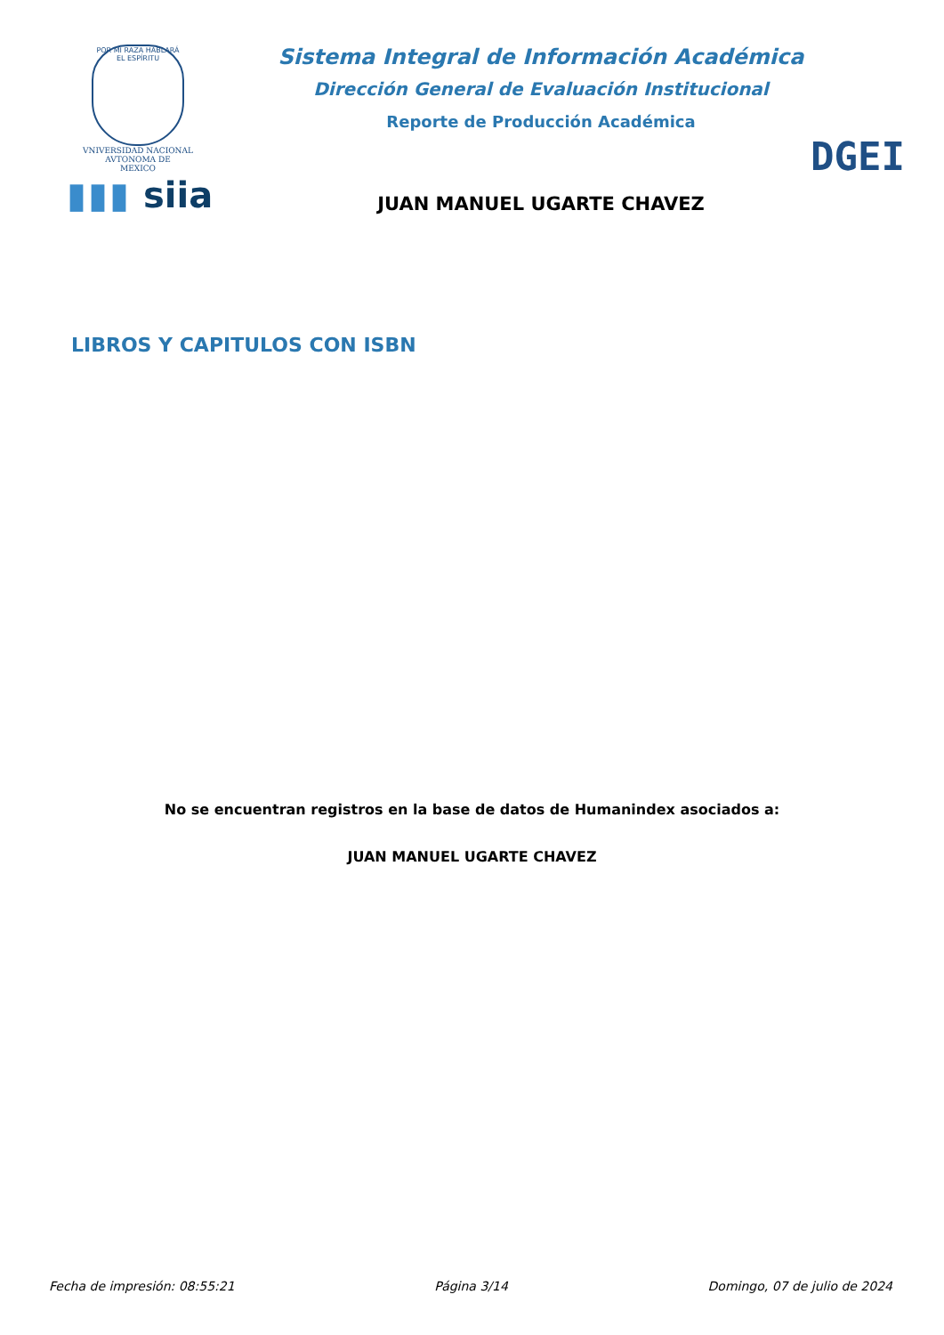POR MI RAZA HABLARÁ EL ESPÍRITU
VNIVERSIDAD NACIONAL
AVTONOMA DE
MEXICO
▮▮▮ siia
Sistema Integral de Información Académica
Dirección General de Evaluación Institucional
Reporte de Producción Académica
JUAN MANUEL UGARTE CHAVEZ
DGEI
LIBROS Y CAPITULOS CON ISBN
No se encuentran registros en la base de datos de Humanindex asociados a:
JUAN MANUEL UGARTE CHAVEZ
Fecha de impresión: 08:55:21 Página 3/14 Domingo, 07 de julio de 2024